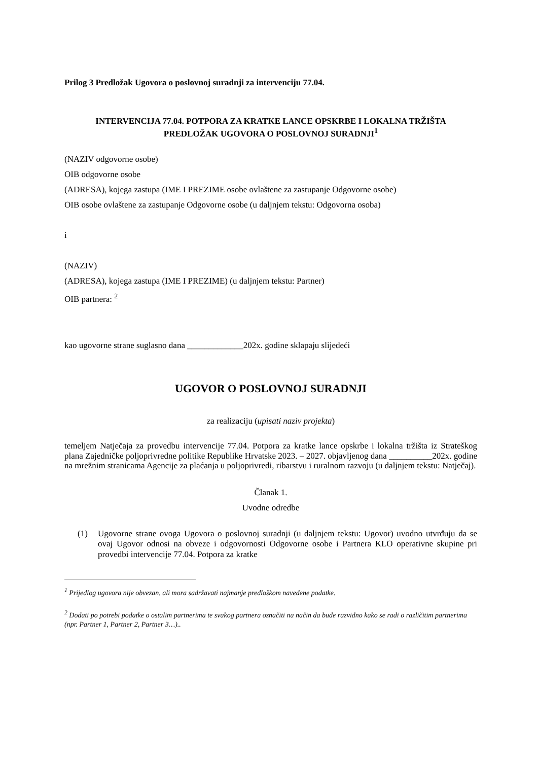Prilog 3 Predložak Ugovora o poslovnoj suradnji za intervenciju 77.04.
INTERVENCIJA 77.04. POTPORA ZA KRATKE LANCE OPSKRBE I LOKALNA TRŽIŠTA
PREDLOŽAK UGOVORA O POSLOVNOJ SURADNJI<sup>1</sup>
(NAZIV odgovorne osobe)
OIB odgovorne osobe
(ADRESA), kojega zastupa (IME I PREZIME osobe ovlaštene za zastupanje Odgovorne osobe)
OIB osobe ovlaštene za zastupanje Odgovorne osobe (u daljnjem tekstu: Odgovorna osoba)
i
(NAZIV)
(ADRESA), kojega zastupa (IME I PREZIME) (u daljnjem tekstu: Partner)
OIB partnera: <sup>2</sup>
kao ugovorne strane suglasno dana _____________202x. godine sklapaju slijedeći
UGOVOR O POSLOVNOJ SURADNJI
za realizaciju (upisati naziv projekta)
temeljem Natječaja za provedbu intervencije 77.04. Potpora za kratke lance opskrbe i lokalna tržišta iz Strateškog plana Zajedničke poljoprivredne politike Republike Hrvatske 2023. – 2027. objavljenog dana __________202x. godine na mrežnim stranicama Agencije za plaćanja u poljoprivredi, ribarstvu i ruralnom razvoju (u daljnjem tekstu: Natječaj).
Članak 1.
Uvodne odredbe
(1) Ugovorne strane ovoga Ugovora o poslovnoj suradnji (u daljnjem tekstu: Ugovor) uvodno utvrđuju da se ovaj Ugovor odnosi na obveze i odgovornosti Odgovorne osobe i Partnera KLO operativne skupine pri provedbi intervencije 77.04. Potpora za kratke
<sup>1</sup> Prijedlog ugovora nije obvezan, ali mora sadržavati najmanje predloškom navedene podatke.
<sup>2</sup> Dodati po potrebi podatke o ostalim partnerima te svakog partnera označiti na način da bude razvidno kako se radi o različitim partnerima (npr. Partner 1, Partner 2, Partner 3…)..